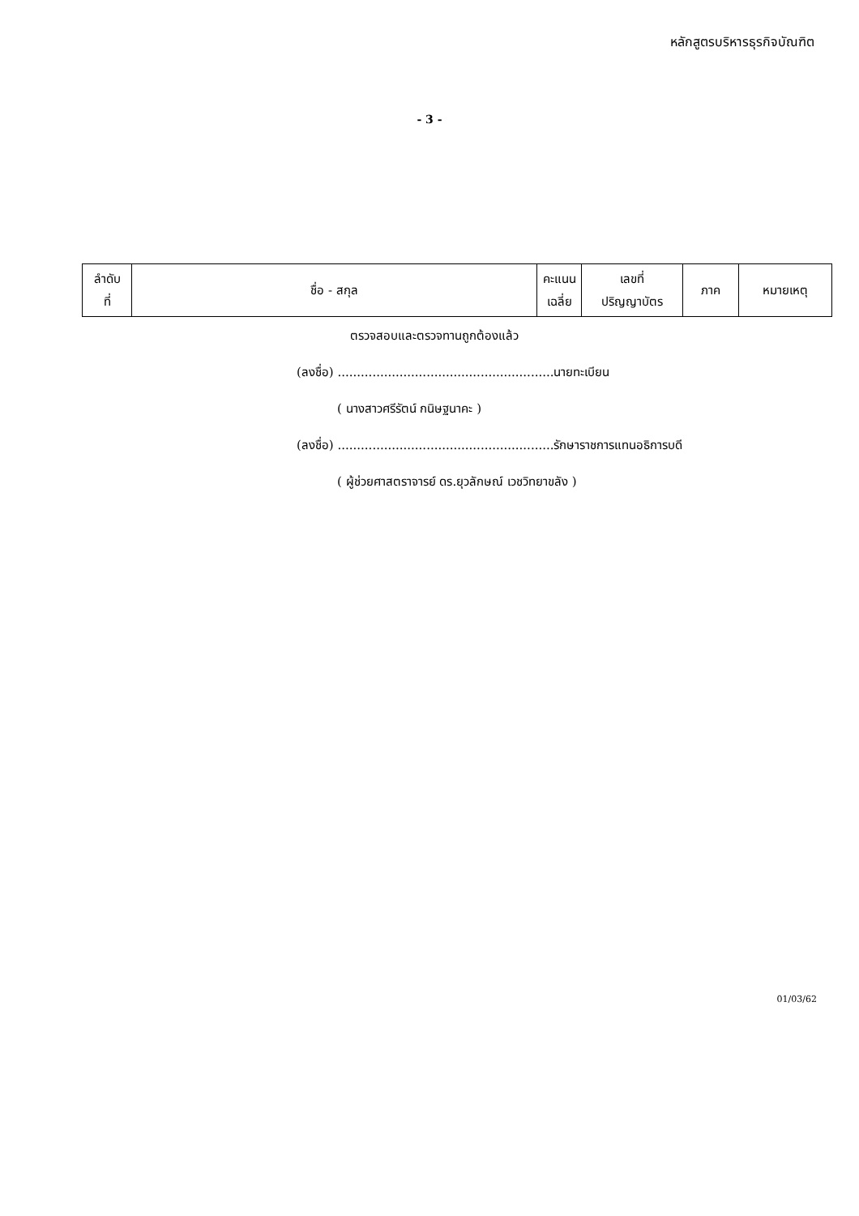หลักสูตรบริหารธุรกิจบัณฑิต
- 3 -
| ลำดับ ที่ | ชื่อ - สกุล | คะแนน เฉลี่ย | เลขที่ ปริญญาบัตร | ภาค | หมายเหตุ |
| --- | --- | --- | --- | --- | --- |
ตรวจสอบและตรวจทานถูกต้องแล้ว
(ลงชื่อ) ........................................................นายทะเบียน
( นางสาวศรีรัตน์ กนิษฐนาคะ )
(ลงชื่อ) ........................................................รักษาราชการแทนอธิการบดี
( ผู้ช่วยศาสตราจารย์ ดร.ยุวลักษณ์ เวชวิทยาขลัง )
01/03/62